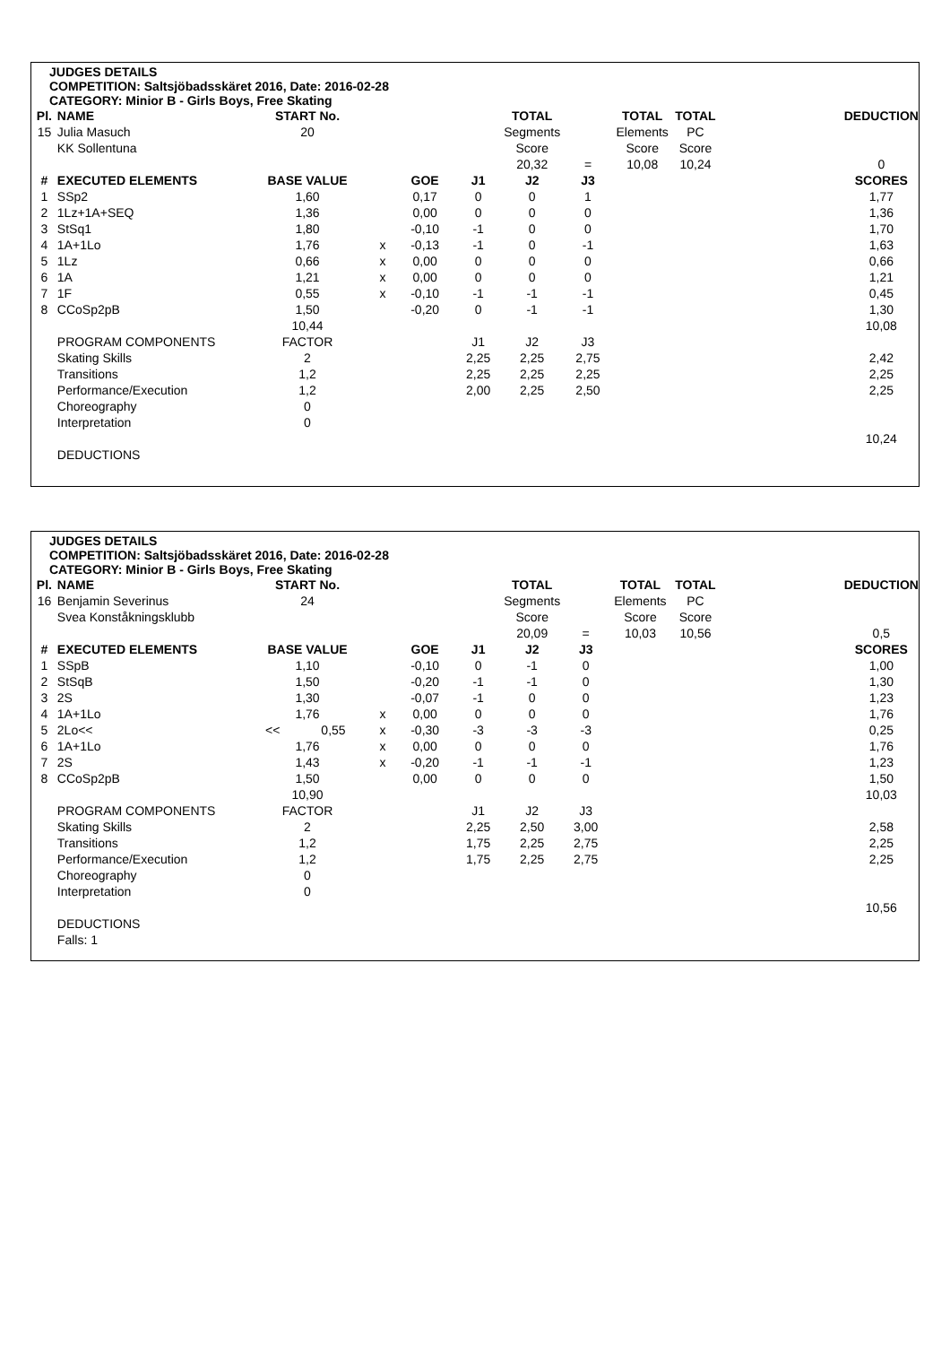JUDGES DETAILS
COMPETITION: Saltsjöbadsskäret 2016, Date: 2016-02-28
CATEGORY: Minior B - Girls Boys, Free Skating
| Pl. | NAME | START No. | | | | TOTAL | | TOTAL | TOTAL | | DEDUCTION |
| --- | --- | --- | --- | --- | --- | --- | --- | --- | --- | --- | --- |
| 15 | Julia Masuch | 20 | | | | Segments | | Elements | PC | | |
| | KK Sollentuna | | | | | Score | | Score | Score | | |
| | | | | | | 20,32 | = | 10,08 | 10,24 | | 0 |
| # | EXECUTED ELEMENTS | BASE VALUE | | GOE | J1 | J2 | J3 | | | | SCORES |
| 1 | SSp2 | 1,60 | | 0,17 | 0 | 0 | 1 | | | | 1,77 |
| 2 | 1Lz+1A+SEQ | 1,36 | | 0,00 | 0 | 0 | 0 | | | | 1,36 |
| 3 | StSq1 | 1,80 | | -0,10 | -1 | 0 | 0 | | | | 1,70 |
| 4 | 1A+1Lo | 1,76 | x | -0,13 | -1 | 0 | -1 | | | | 1,63 |
| 5 | 1Lz | 0,66 | x | 0,00 | 0 | 0 | 0 | | | | 0,66 |
| 6 | 1A | 1,21 | x | 0,00 | 0 | 0 | 0 | | | | 1,21 |
| 7 | 1F | 0,55 | x | -0,10 | -1 | -1 | -1 | | | | 0,45 |
| 8 | CCoSp2pB | 1,50 | | -0,20 | 0 | -1 | -1 | | | | 1,30 |
| | | 10,44 | | | | | | | | | 10,08 |
| | PROGRAM COMPONENTS | FACTOR | | | J1 | J2 | J3 | | | | |
| | Skating Skills | 2 | | | 2,25 | 2,25 | 2,75 | | | | 2,42 |
| | Transitions | 1,2 | | | 2,25 | 2,25 | 2,25 | | | | 2,25 |
| | Performance/Execution | 1,2 | | | 2,00 | 2,25 | 2,50 | | | | 2,25 |
| | Choreography | 0 | | | | | | | | | |
| | Interpretation | 0 | | | | | | | | | |
| | | | | | | | | | | | 10,24 |
| | DEDUCTIONS | | | | | | | | | | |
JUDGES DETAILS
COMPETITION: Saltsjöbadsskäret 2016, Date: 2016-02-28
CATEGORY: Minior B - Girls Boys, Free Skating
| Pl. | NAME | START No. | | | | | TOTAL | | TOTAL | TOTAL | | DEDUCTION |
| --- | --- | --- | --- | --- | --- | --- | --- | --- | --- | --- | --- | --- |
| 16 | Benjamin Severinus | 24 | | | | | Segments | | Elements | PC | | |
| | Svea Konståkningsklubb | | | | | | Score | | Score | Score | | |
| | | | | | | | 20,09 | = | 10,03 | 10,56 | | 0,5 |
| # | EXECUTED ELEMENTS | BASE VALUE | | | GOE | J1 | J2 | J3 | | | | SCORES |
| 1 | SSpB | 1,10 | | | -0,10 | 0 | -1 | 0 | | | | 1,00 |
| 2 | StSqB | 1,50 | | | -0,20 | -1 | -1 | 0 | | | | 1,30 |
| 3 | 2S | 1,30 | | | -0,07 | -1 | 0 | 0 | | | | 1,23 |
| 4 | 1A+1Lo | 1,76 | | x | 0,00 | 0 | 0 | 0 | | | | 1,76 |
| 5 | 2Lo<< | << | 0,55 | x | -0,30 | -3 | -3 | -3 | | | | 0,25 |
| 6 | 1A+1Lo | 1,76 | | x | 0,00 | 0 | 0 | 0 | | | | 1,76 |
| 7 | 2S | 1,43 | | x | -0,20 | -1 | -1 | -1 | | | | 1,23 |
| 8 | CCoSp2pB | 1,50 | | | 0,00 | 0 | 0 | 0 | | | | 1,50 |
| | | 10,90 | | | | | | | | | | 10,03 |
| | PROGRAM COMPONENTS | FACTOR | | | | J1 | J2 | J3 | | | | |
| | Skating Skills | 2 | | | | 2,25 | 2,50 | 3,00 | | | | 2,58 |
| | Transitions | 1,2 | | | | 1,75 | 2,25 | 2,75 | | | | 2,25 |
| | Performance/Execution | 1,2 | | | | 1,75 | 2,25 | 2,75 | | | | 2,25 |
| | Choreography | 0 | | | | | | | | | | |
| | Interpretation | 0 | | | | | | | | | | |
| | | | | | | | | | | | | 10,56 |
| | DEDUCTIONS | | | | | | | | | | | |
| | Falls: 1 | | | | | | | | | | | |